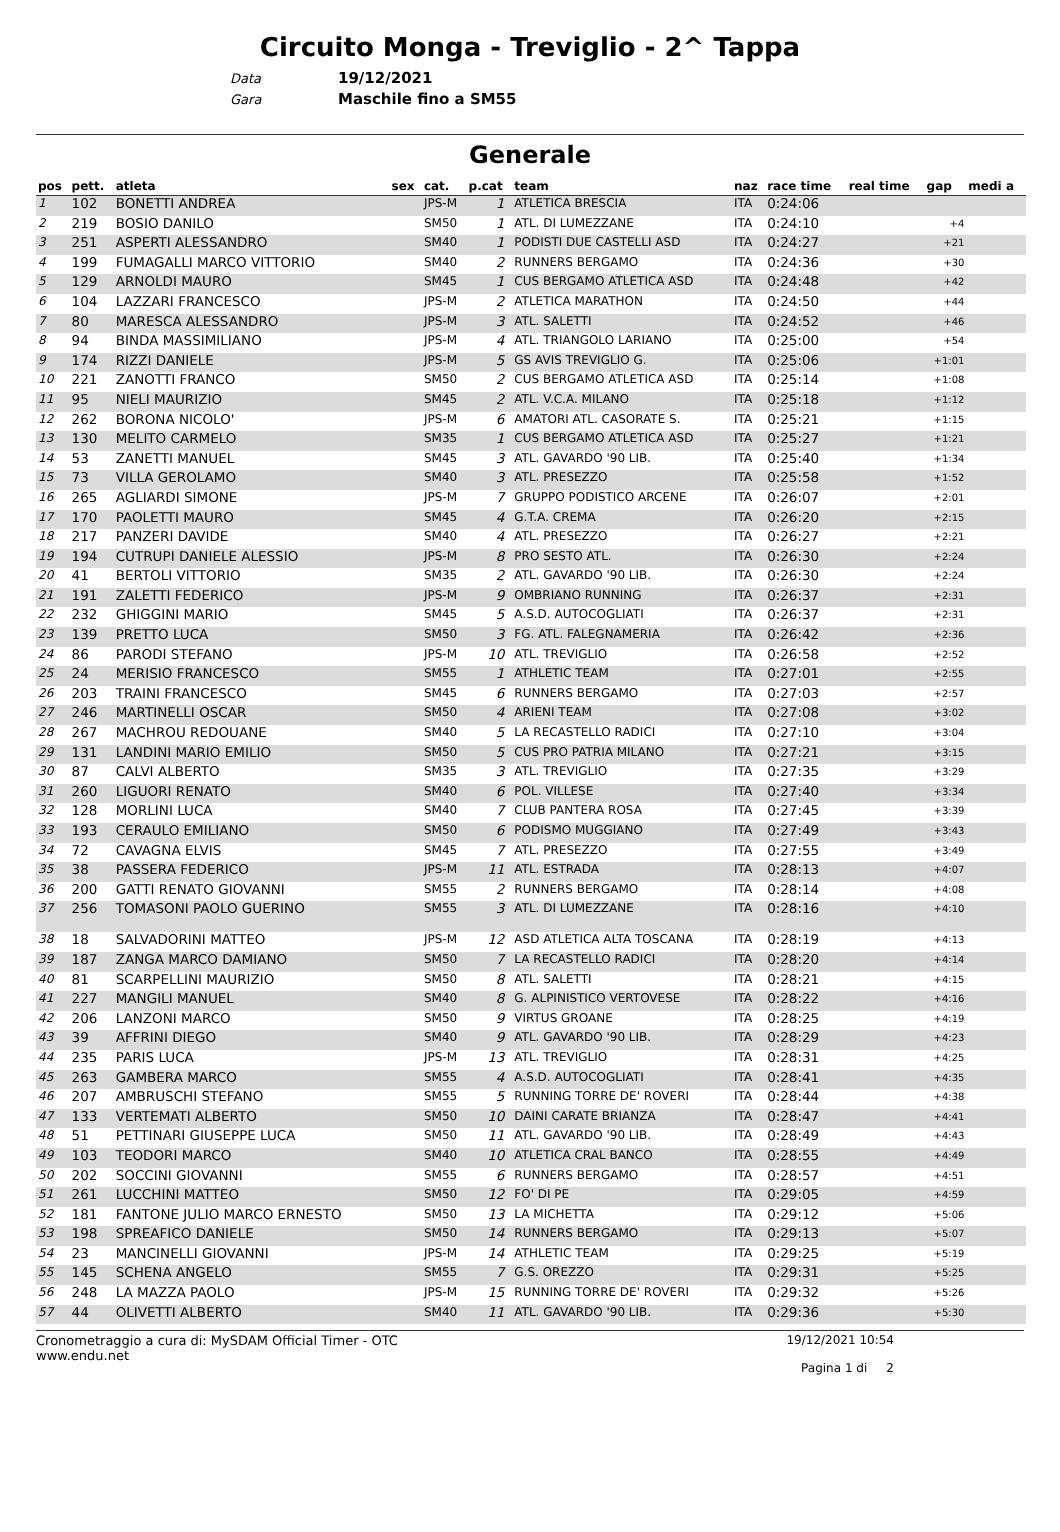Circuito Monga - Treviglio - 2^ Tappa
Data 19/12/2021
Gara Maschile fino a SM55
Generale
| pos | pett. | atleta | sex | cat. | p.cat | team | naz | race time | real time | gap | medi a |
| --- | --- | --- | --- | --- | --- | --- | --- | --- | --- | --- | --- |
| 1 | 102 | BONETTI ANDREA | | JPS-M | 1 | ATLETICA BRESCIA | ITA | 0:24:06 | | | |
| 2 | 219 | BOSIO DANILO | | SM50 | 1 | ATL. DI LUMEZZANE | ITA | 0:24:10 | | +4 | |
| 3 | 251 | ASPERTI ALESSANDRO | | SM40 | 1 | PODISTI DUE CASTELLI ASD | ITA | 0:24:27 | | +21 | |
| 4 | 199 | FUMAGALLI MARCO VITTORIO | | SM40 | 2 | RUNNERS BERGAMO | ITA | 0:24:36 | | +30 | |
| 5 | 129 | ARNOLDI MAURO | | SM45 | 1 | CUS BERGAMO ATLETICA ASD | ITA | 0:24:48 | | +42 | |
| 6 | 104 | LAZZARI FRANCESCO | | JPS-M | 2 | ATLETICA MARATHON | ITA | 0:24:50 | | +44 | |
| 7 | 80 | MARESCA ALESSANDRO | | JPS-M | 3 | ATL. SALETTI | ITA | 0:24:52 | | +46 | |
| 8 | 94 | BINDA MASSIMILIANO | | JPS-M | 4 | ATL. TRIANGOLO LARIANO | ITA | 0:25:00 | | +54 | |
| 9 | 174 | RIZZI DANIELE | | JPS-M | 5 | GS AVIS TREVIGLIO G. | ITA | 0:25:06 | | +1:01 | |
| 10 | 221 | ZANOTTI FRANCO | | SM50 | 2 | CUS BERGAMO ATLETICA ASD | ITA | 0:25:14 | | +1:08 | |
| 11 | 95 | NIELI MAURIZIO | | SM45 | 2 | ATL. V.C.A. MILANO | ITA | 0:25:18 | | +1:12 | |
| 12 | 262 | BORONA NICOLO' | | JPS-M | 6 | AMATORI ATL. CASORATE S. | ITA | 0:25:21 | | +1:15 | |
| 13 | 130 | MELITO CARMELO | | SM35 | 1 | CUS BERGAMO ATLETICA ASD | ITA | 0:25:27 | | +1:21 | |
| 14 | 53 | ZANETTI MANUEL | | SM45 | 3 | ATL. GAVARDO '90 LIB. | ITA | 0:25:40 | | +1:34 | |
| 15 | 73 | VILLA GEROLAMO | | SM40 | 3 | ATL. PRESEZZO | ITA | 0:25:58 | | +1:52 | |
| 16 | 265 | AGLIARDI SIMONE | | JPS-M | 7 | GRUPPO PODISTICO ARCENE | ITA | 0:26:07 | | +2:01 | |
| 17 | 170 | PAOLETTI MAURO | | SM45 | 4 | G.T.A. CREMA | ITA | 0:26:20 | | +2:15 | |
| 18 | 217 | PANZERI DAVIDE | | SM40 | 4 | ATL. PRESEZZO | ITA | 0:26:27 | | +2:21 | |
| 19 | 194 | CUTRUPI DANIELE ALESSIO | | JPS-M | 8 | PRO SESTO ATL. | ITA | 0:26:30 | | +2:24 | |
| 20 | 41 | BERTOLI VITTORIO | | SM35 | 2 | ATL. GAVARDO '90 LIB. | ITA | 0:26:30 | | +2:24 | |
| 21 | 191 | ZALETTI FEDERICO | | JPS-M | 9 | OMBRIANO RUNNING | ITA | 0:26:37 | | +2:31 | |
| 22 | 232 | GHIGGINI MARIO | | SM45 | 5 | A.S.D. AUTOCOGLIATI | ITA | 0:26:37 | | +2:31 | |
| 23 | 139 | PRETTO LUCA | | SM50 | 3 | FG. ATL. FALEGNAMERIA | ITA | 0:26:42 | | +2:36 | |
| 24 | 86 | PARODI STEFANO | | JPS-M | 10 | ATL. TREVIGLIO | ITA | 0:26:58 | | +2:52 | |
| 25 | 24 | MERISIO FRANCESCO | | SM55 | 1 | ATHLETIC TEAM | ITA | 0:27:01 | | +2:55 | |
| 26 | 203 | TRAINI FRANCESCO | | SM45 | 6 | RUNNERS BERGAMO | ITA | 0:27:03 | | +2:57 | |
| 27 | 246 | MARTINELLI OSCAR | | SM50 | 4 | ARIENI TEAM | ITA | 0:27:08 | | +3:02 | |
| 28 | 267 | MACHROU REDOUANE | | SM40 | 5 | LA RECASTELLO RADICI | ITA | 0:27:10 | | +3:04 | |
| 29 | 131 | LANDINI MARIO EMILIO | | SM50 | 5 | CUS PRO PATRIA MILANO | ITA | 0:27:21 | | +3:15 | |
| 30 | 87 | CALVI ALBERTO | | SM35 | 3 | ATL. TREVIGLIO | ITA | 0:27:35 | | +3:29 | |
| 31 | 260 | LIGUORI RENATO | | SM40 | 6 | POL. VILLESE | ITA | 0:27:40 | | +3:34 | |
| 32 | 128 | MORLINI LUCA | | SM40 | 7 | CLUB PANTERA ROSA | ITA | 0:27:45 | | +3:39 | |
| 33 | 193 | CERAULO EMILIANO | | SM50 | 6 | PODISMO MUGGIANO | ITA | 0:27:49 | | +3:43 | |
| 34 | 72 | CAVAGNA ELVIS | | SM45 | 7 | ATL. PRESEZZO | ITA | 0:27:55 | | +3:49 | |
| 35 | 38 | PASSERA FEDERICO | | JPS-M | 11 | ATL. ESTRADA | ITA | 0:28:13 | | +4:07 | |
| 36 | 200 | GATTI RENATO GIOVANNI | | SM55 | 2 | RUNNERS BERGAMO | ITA | 0:28:14 | | +4:08 | |
| 37 | 256 | TOMASONI PAOLO GUERINO | | SM55 | 3 | ATL. DI LUMEZZANE | ITA | 0:28:16 | | +4:10 | |
| 38 | 18 | SALVADORINI MATTEO | | JPS-M | 12 | ASD ATLETICA ALTA TOSCANA | ITA | 0:28:19 | | +4:13 | |
| 39 | 187 | ZANGA MARCO DAMIANO | | SM50 | 7 | LA RECASTELLO RADICI | ITA | 0:28:20 | | +4:14 | |
| 40 | 81 | SCARPELLINI MAURIZIO | | SM50 | 8 | ATL. SALETTI | ITA | 0:28:21 | | +4:15 | |
| 41 | 227 | MANGILI MANUEL | | SM40 | 8 | G. ALPINISTICO VERTOVESE | ITA | 0:28:22 | | +4:16 | |
| 42 | 206 | LANZONI MARCO | | SM50 | 9 | VIRTUS GROANE | ITA | 0:28:25 | | +4:19 | |
| 43 | 39 | AFFRINI DIEGO | | SM40 | 9 | ATL. GAVARDO '90 LIB. | ITA | 0:28:29 | | +4:23 | |
| 44 | 235 | PARIS LUCA | | JPS-M | 13 | ATL. TREVIGLIO | ITA | 0:28:31 | | +4:25 | |
| 45 | 263 | GAMBERA MARCO | | SM55 | 4 | A.S.D. AUTOCOGLIATI | ITA | 0:28:41 | | +4:35 | |
| 46 | 207 | AMBRUSCHI STEFANO | | SM55 | 5 | RUNNING TORRE DE' ROVERI | ITA | 0:28:44 | | +4:38 | |
| 47 | 133 | VERTEMATI ALBERTO | | SM50 | 10 | DAINI CARATE BRIANZA | ITA | 0:28:47 | | +4:41 | |
| 48 | 51 | PETTINARI GIUSEPPE LUCA | | SM50 | 11 | ATL. GAVARDO '90 LIB. | ITA | 0:28:49 | | +4:43 | |
| 49 | 103 | TEODORI MARCO | | SM40 | 10 | ATLETICA CRAL BANCO | ITA | 0:28:55 | | +4:49 | |
| 50 | 202 | SOCCINI GIOVANNI | | SM55 | 6 | RUNNERS BERGAMO | ITA | 0:28:57 | | +4:51 | |
| 51 | 261 | LUCCHINI MATTEO | | SM50 | 12 | FO' DI PE | ITA | 0:29:05 | | +4:59 | |
| 52 | 181 | FANTONE JULIO MARCO ERNESTO | | SM50 | 13 | LA MICHETTA | ITA | 0:29:12 | | +5:06 | |
| 53 | 198 | SPREAFICO DANIELE | | SM50 | 14 | RUNNERS BERGAMO | ITA | 0:29:13 | | +5:07 | |
| 54 | 23 | MANCINELLI GIOVANNI | | JPS-M | 14 | ATHLETIC TEAM | ITA | 0:29:25 | | +5:19 | |
| 55 | 145 | SCHENA ANGELO | | SM55 | 7 | G.S. OREZZO | ITA | 0:29:31 | | +5:25 | |
| 56 | 248 | LA MAZZA PAOLO | | JPS-M | 15 | RUNNING TORRE DE' ROVERI | ITA | 0:29:32 | | +5:26 | |
| 57 | 44 | OLIVETTI ALBERTO | | SM40 | 11 | ATL. GAVARDO '90 LIB. | ITA | 0:29:36 | | +5:30 | |
Cronometraggio a cura di: MySDAM Official Timer - OTC
www.endu.net
19/12/2021 10:54
Pagina 1 di 2